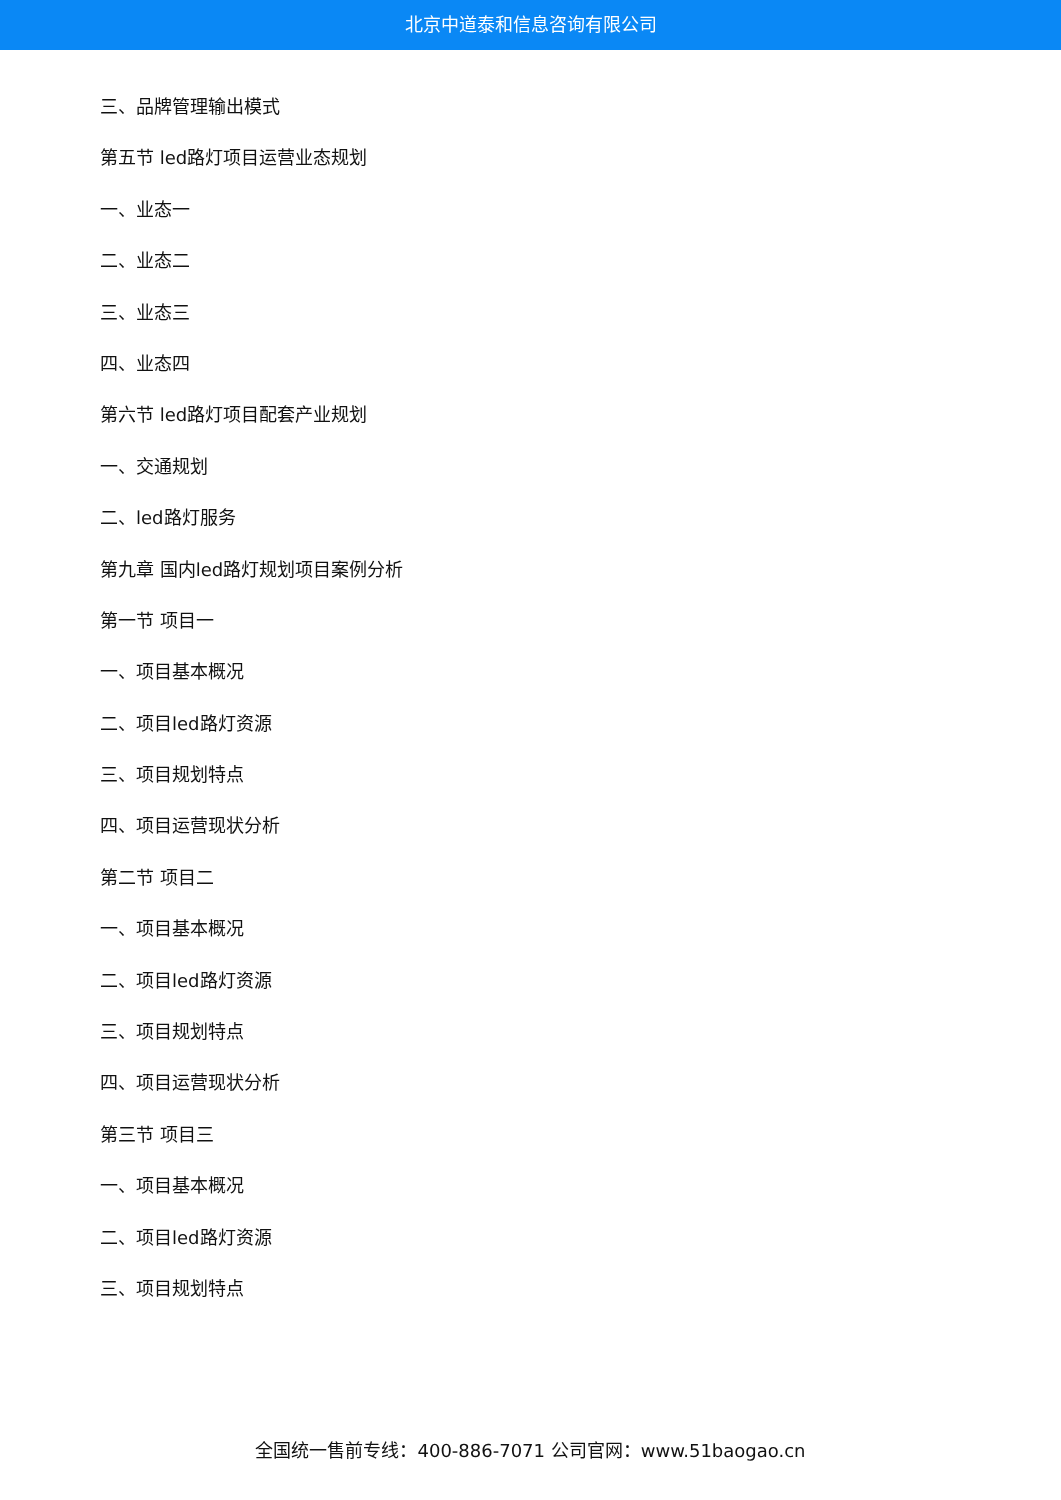北京中道泰和信息咨询有限公司
三、品牌管理输出模式
第五节 led路灯项目运营业态规划
一、业态一
二、业态二
三、业态三
四、业态四
第六节 led路灯项目配套产业规划
一、交通规划
二、led路灯服务
第九章 国内led路灯规划项目案例分析
第一节 项目一
一、项目基本概况
二、项目led路灯资源
三、项目规划特点
四、项目运营现状分析
第二节 项目二
一、项目基本概况
二、项目led路灯资源
三、项目规划特点
四、项目运营现状分析
第三节 项目三
一、项目基本概况
二、项目led路灯资源
三、项目规划特点
全国统一售前专线：400-886-7071 公司官网：www.51baogao.cn